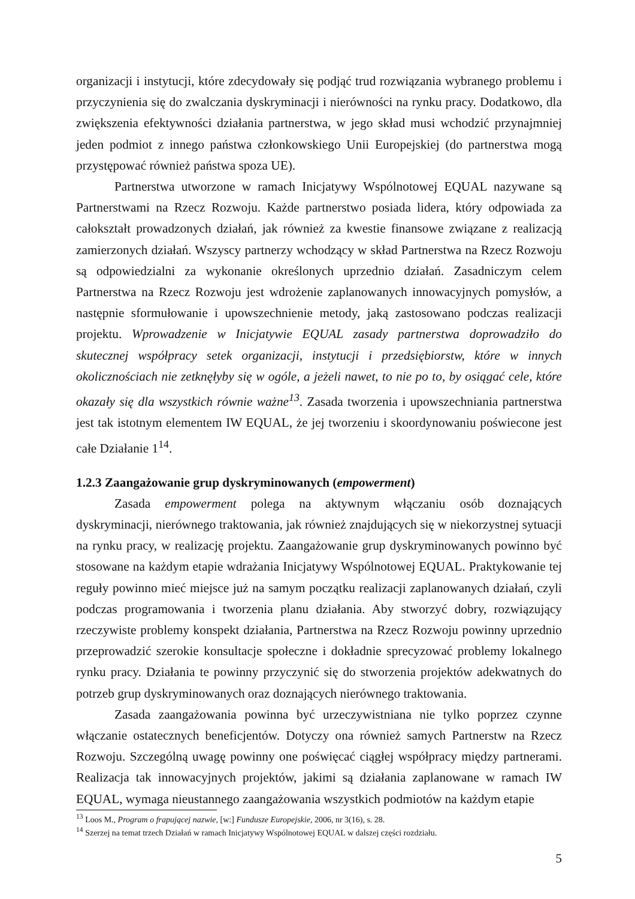organizacji i instytucji, które zdecydowały się podjąć trud rozwiązania wybranego problemu i przyczynienia się do zwalczania dyskryminacji i nierówności na rynku pracy. Dodatkowo, dla zwiększenia efektywności działania partnerstwa, w jego skład musi wchodzić przynajmniej jeden podmiot z innego państwa członkowskiego Unii Europejskiej (do partnerstwa mogą przystępować również państwa spoza UE).
Partnerstwa utworzone w ramach Inicjatywy Wspólnotowej EQUAL nazywane są Partnerstwami na Rzecz Rozwoju. Każde partnerstwo posiada lidera, który odpowiada za całokształt prowadzonych działań, jak również za kwestie finansowe związane z realizacją zamierzonych działań. Wszyscy partnerzy wchodzący w skład Partnerstwa na Rzecz Rozwoju są odpowiedzialni za wykonanie określonych uprzednio działań. Zasadniczym celem Partnerstwa na Rzecz Rozwoju jest wdrożenie zaplanowanych innowacyjnych pomysłów, a następnie sformułowanie i upowszechnienie metody, jaką zastosowano podczas realizacji projektu. Wprowadzenie w Inicjatywie EQUAL zasady partnerstwa doprowadziło do skutecznej współpracy setek organizacji, instytucji i przedsiębiorstw, które w innych okolicznościach nie zetknęłyby się w ogóle, a jeżeli nawet, to nie po to, by osiągać cele, które okazały się dla wszystkich równie ważne<sup>13</sup>. Zasada tworzenia i upowszechniania partnerstwa jest tak istotnym elementem IW EQUAL, że jej tworzeniu i skoordynowaniu poświecone jest całe Działanie 1<sup>14</sup>.
1.2.3 Zaangażowanie grup dyskryminowanych (empowerment)
Zasada empowerment polega na aktywnym włączaniu osób doznających dyskryminacji, nierównego traktowania, jak również znajdujących się w niekorzystnej sytuacji na rynku pracy, w realizację projektu. Zaangażowanie grup dyskryminowanych powinno być stosowane na każdym etapie wdrażania Inicjatywy Wspólnotowej EQUAL. Praktykowanie tej reguły powinno mieć miejsce już na samym początku realizacji zaplanowanych działań, czyli podczas programowania i tworzenia planu działania. Aby stworzyć dobry, rozwiązujący rzeczywiste problemy konspekt działania, Partnerstwa na Rzecz Rozwoju powinny uprzednio przeprowadzić szerokie konsultacje społeczne i dokładnie sprecyzować problemy lokalnego rynku pracy. Działania te powinny przyczynić się do stworzenia projektów adekwatnych do potrzeb grup dyskryminowanych oraz doznających nierównego traktowania.
Zasada zaangażowania powinna być urzeczywistniana nie tylko poprzez czynne włączanie ostatecznych beneficjentów. Dotyczy ona również samych Partnerstw na Rzecz Rozwoju. Szczególną uwagę powinny one poświęcać ciągłej współpracy między partnerami. Realizacja tak innowacyjnych projektów, jakimi są działania zaplanowane w ramach IW EQUAL, wymaga nieustannego zaangażowania wszystkich podmiotów na każdym etapie
<sup>13</sup> Loos M., Program o frapującej nazwie, [w:] Fundusze Europejskie, 2006, nr 3(16), s. 28.
<sup>14</sup> Szerzej na temat trzech Działań w ramach Inicjatywy Wspólnotowej EQUAL w dalszej części rozdziału.
5